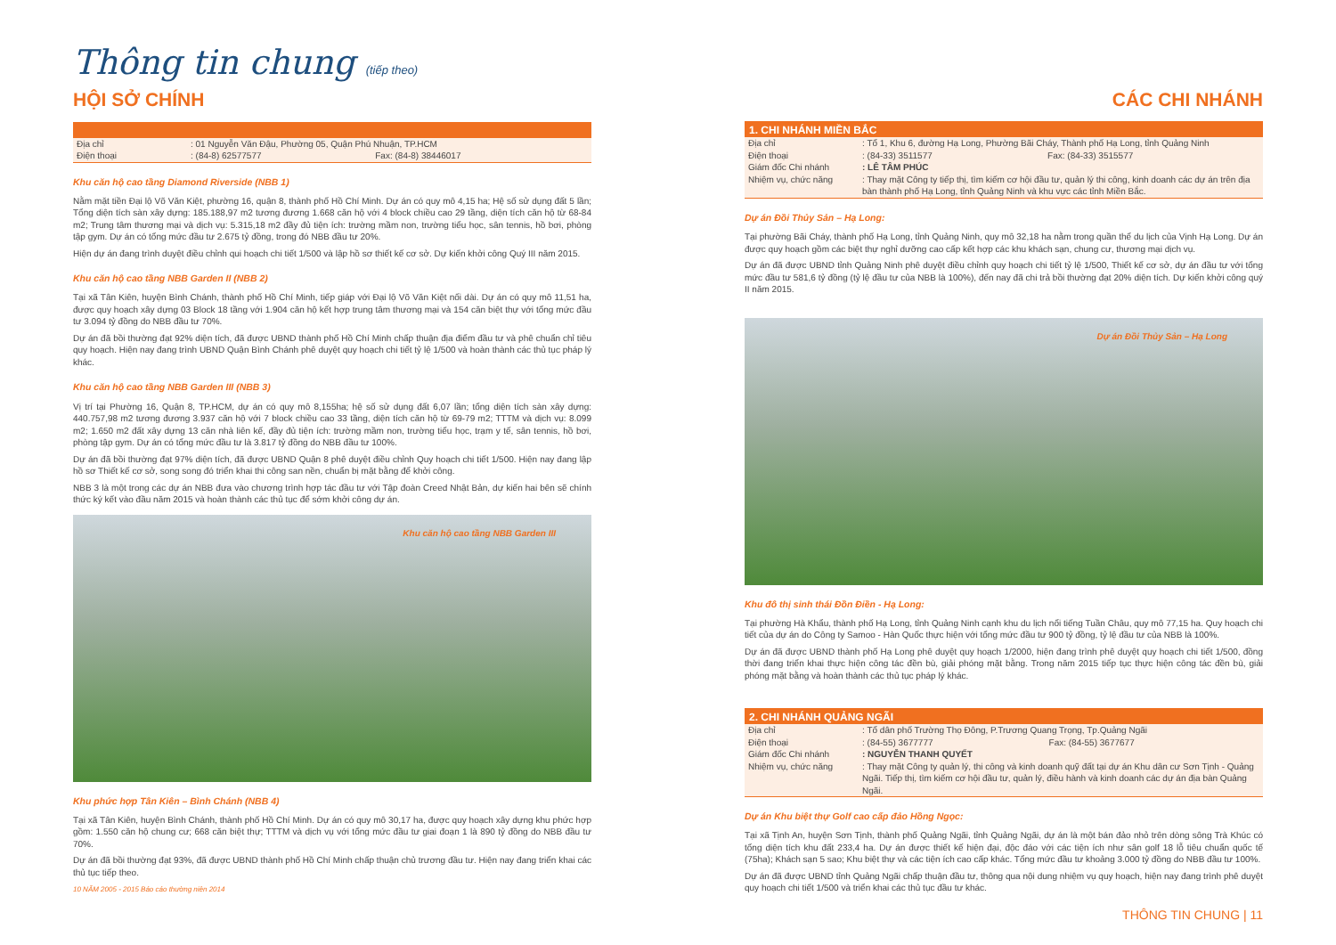Thông tin chung (tiếp theo)
HỘI SỞ CHÍNH
| Địa chỉ | : 01 Nguyễn Văn Đậu, Phường 05, Quận Phú Nhuận, TP.HCM | |
| Điện thoại | : (84-8) 62577577 | Fax: (84-8) 38446017 |
Khu căn hộ cao tầng Diamond Riverside (NBB 1)
Nằm mặt tiền Đại lộ Võ Văn Kiệt, phường 16, quận 8, thành phố Hồ Chí Minh. Dự án có quy mô 4,15 ha; Hệ số sử dụng đất 5 lần; Tổng diện tích sàn xây dựng: 185.188,97 m2 tương đương 1.668 căn hộ với 4 block chiều cao 29 tầng, diện tích căn hộ từ 68-84 m2; Trung tâm thương mại và dịch vụ: 5.315,18 m2 đầy đủ tiện ích: trường mầm non, trường tiểu học, sân tennis, hồ bơi, phòng tập gym. Dự án có tổng mức đầu tư 2.675 tỷ đồng, trong đó NBB đầu tư 20%.
Hiện dự án đang trình duyệt điều chỉnh qui hoạch chi tiết 1/500 và lập hồ sơ thiết kế cơ sở. Dự kiến khởi công Quý III năm 2015.
Khu căn hộ cao tầng NBB Garden II (NBB 2)
Tại xã Tân Kiên, huyện Bình Chánh, thành phố Hồ Chí Minh, tiếp giáp với Đại lộ Võ Văn Kiệt nối dài. Dự án có quy mô 11,51 ha, được quy hoạch xây dựng 03 Block 18 tầng với 1.904 căn hộ kết hợp trung tâm thương mại và 154 căn biệt thự với tổng mức đầu tư 3.094 tỷ đồng do NBB đầu tư 70%.
Dự án đã bồi thường đạt 92% diện tích, đã được UBND thành phố Hồ Chí Minh chấp thuận địa điểm đầu tư và phê chuẩn chỉ tiêu quy hoạch. Hiện nay đang trình UBND Quận Bình Chánh phê duyệt quy hoạch chi tiết tỷ lệ 1/500 và hoàn thành các thủ tục pháp lý khác.
Khu căn hộ cao tầng NBB Garden III (NBB 3)
Vị trí tại Phường 16, Quận 8, TP.HCM, dự án có quy mô 8,155ha; hệ số sử dụng đất 6,07 lần; tổng diện tích sàn xây dựng: 440.757,98 m2 tương đương 3.937 căn hộ với 7 block chiều cao 33 tầng, diện tích căn hộ từ 69-79 m2; TTTM và dịch vụ: 8.099 m2; 1.650 m2 đất xây dựng 13 căn nhà liên kế, đầy đủ tiện ích: trường mầm non, trường tiểu học, trạm y tế, sân tennis, hồ bơi, phòng tập gym. Dự án có tổng mức đầu tư là 3.817 tỷ đồng do NBB đầu tư 100%.
Dự án đã bồi thường đạt 97% diện tích, đã được UBND Quận 8 phê duyệt điều chỉnh Quy hoạch chi tiết 1/500. Hiện nay đang lập hồ sơ Thiết kế cơ sở, song song đó triển khai thi công san nền, chuẩn bị mặt bằng để khởi công.
NBB 3 là một trong các dự án NBB đưa vào chương trình hợp tác đầu tư với Tập đoàn Creed Nhật Bản, dự kiến hai bên sẽ chính thức ký kết vào đầu năm 2015 và hoàn thành các thủ tục để sớm khởi công dự án.
Khu căn hộ cao tầng NBB Garden III
Khu phức hợp Tân Kiên – Bình Chánh (NBB 4)
Tại xã Tân Kiên, huyện Bình Chánh, thành phố Hồ Chí Minh. Dự án có quy mô 30,17 ha, được quy hoạch xây dựng khu phức hợp gồm: 1.550 căn hộ chung cư; 668 căn biệt thự; TTTM và dịch vụ với tổng mức đầu tư giai đoạn 1 là 890 tỷ đồng do NBB đầu tư 70%.
Dự án đã bồi thường đạt 93%, đã được UBND thành phố Hồ Chí Minh chấp thuận chủ trương đầu tư. Hiện nay đang triển khai các thủ tục tiếp theo.
10 NĂM 2005 - 2015 Báo cáo thường niên 2014
CÁC CHI NHÁNH
1. CHI NHÁNH MIỀN BẮC
| Địa chỉ | : Tổ 1, Khu 6, đường Hạ Long, Phường Bãi Cháy, Thành phố Hạ Long, tỉnh Quảng Ninh | |
| Điện thoại | : (84-33) 3511577 | Fax: (84-33) 3515577 |
| Giám đốc Chi nhánh | : LÊ TÂM PHÚC | |
| Nhiệm vụ, chức năng | : Thay mặt Công ty tiếp thị, tìm kiếm cơ hội đầu tư, quản lý thi công, kinh doanh các dự án trên địa bàn thành phố Hạ Long, tỉnh Quảng Ninh và khu vực các tỉnh Miền Bắc. | |
Dự án Đồi Thủy Sản – Hạ Long:
Tại phường Bãi Cháy, thành phố Hạ Long, tỉnh Quảng Ninh, quy mô 32,18 ha nằm trong quần thể du lịch của Vịnh Hạ Long. Dự án được quy hoạch gồm các biệt thự nghỉ dưỡng cao cấp kết hợp các khu khách sạn, chung cư, thương mại dịch vụ.
Dự án đã được UBND tỉnh Quảng Ninh phê duyệt điều chỉnh quy hoạch chi tiết tỷ lệ 1/500, Thiết kế cơ sở, dự án đầu tư với tổng mức đầu tư 581,6 tỷ đồng (tỷ lệ đầu tư của NBB là 100%), đến nay đã chi trả bồi thường đạt 20% diện tích. Dự kiến khởi công quý II năm 2015.
Dự án Đồi Thủy Sản – Hạ Long
Khu đô thị sinh thái Đồn Điền - Hạ Long:
Tại phường Hà Khẩu, thành phố Hạ Long, tỉnh Quảng Ninh cạnh khu du lịch nổi tiếng Tuần Châu, quy mô 77,15 ha. Quy hoạch chi tiết của dự án do Công ty Samoo - Hàn Quốc thực hiện với tổng mức đầu tư 900 tỷ đồng, tỷ lệ đầu tư của NBB là 100%.
Dự án đã được UBND thành phố Hạ Long phê duyệt quy hoạch 1/2000, hiện đang trình phê duyệt quy hoạch chi tiết 1/500, đồng thời đang triển khai thực hiện công tác đền bù, giải phóng mặt bằng. Trong năm 2015 tiếp tục thực hiện công tác đền bù, giải phóng mặt bằng và hoàn thành các thủ tục pháp lý khác.
2. CHI NHÁNH QUẢNG NGÃI
| Địa chỉ | : Tổ dân phố Trường Thọ Đông, P.Trương Quang Trọng, Tp.Quảng Ngãi | |
| Điện thoại | : (84-55) 3677777 | Fax: (84-55) 3677677 |
| Giám đốc Chi nhánh | : NGUYỄN THANH QUYẾT | |
| Nhiệm vụ, chức năng | : Thay mặt Công ty quản lý, thi công và kinh doanh quỹ đất tại dự án Khu dân cư Sơn Tịnh - Quảng Ngãi. Tiếp thị, tìm kiếm cơ hội đầu tư, quản lý, điều hành và kinh doanh các dự án địa bàn Quảng Ngãi. | |
Dự án Khu biệt thự Golf cao cấp đảo Hồng Ngọc:
Tại xã Tịnh An, huyện Sơn Tịnh, thành phố Quảng Ngãi, tỉnh Quảng Ngãi, dự án là một bán đảo nhỏ trên dòng sông Trà Khúc có tổng diện tích khu đất 233,4 ha. Dự án được thiết kế hiện đại, độc đáo với các tiện ích như sân golf 18 lỗ tiêu chuẩn quốc tế (75ha); Khách sạn 5 sao; Khu biệt thự và các tiện ích cao cấp khác. Tổng mức đầu tư khoảng 3.000 tỷ đồng do NBB đầu tư 100%.
Dự án đã được UBND tỉnh Quảng Ngãi chấp thuận đầu tư, thông qua nội dung nhiệm vụ quy hoạch, hiện nay đang trình phê duyệt quy hoạch chi tiết 1/500 và triển khai các thủ tục đầu tư khác.
THÔNG TIN CHUNG | 11